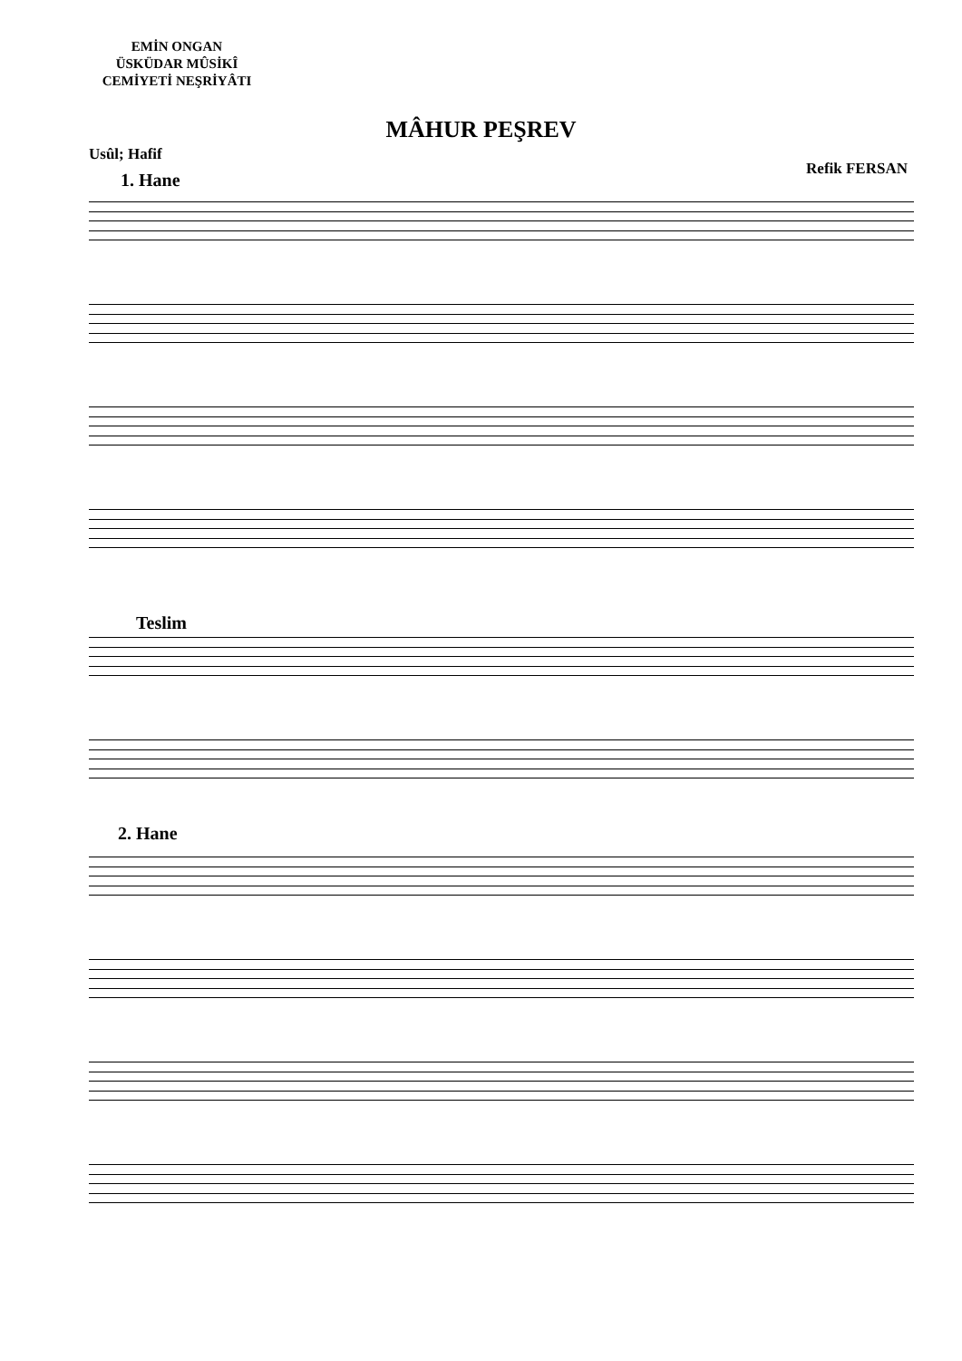EMİN ONGAN
ÜSKÜDAR MÛSİKÎ
CEMİYETİ NEŞRİYÂTI
MÂHUR PEŞREV
Usûl; Hafif
Refik FERSAN
1. Hane
Teslim
2. Hane